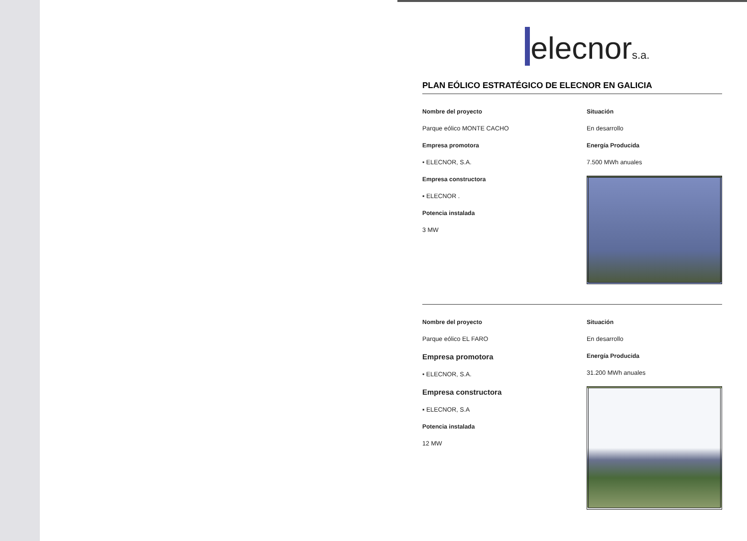elecnors.a.
PLAN EÓLICO ESTRATÉGICO DE ELECNOR EN GALICIA
Nombre del proyecto
Parque eólico MONTE CACHO
Empresa promotora
• ELECNOR, S.A.
Empresa constructora
▪ ELECNOR .
Potencia instalada
3 MW
Situación
En desarrollo
Energía Producida
7.500 MWh anuales
Nombre del proyecto
Parque eólico EL FARO
Empresa promotora
• ELECNOR, S.A.
Empresa constructora
▪ ELECNOR, S.A
Potencia instalada
12 MW
Situación
En desarrollo
Energía Producida
31.200 MWh anuales